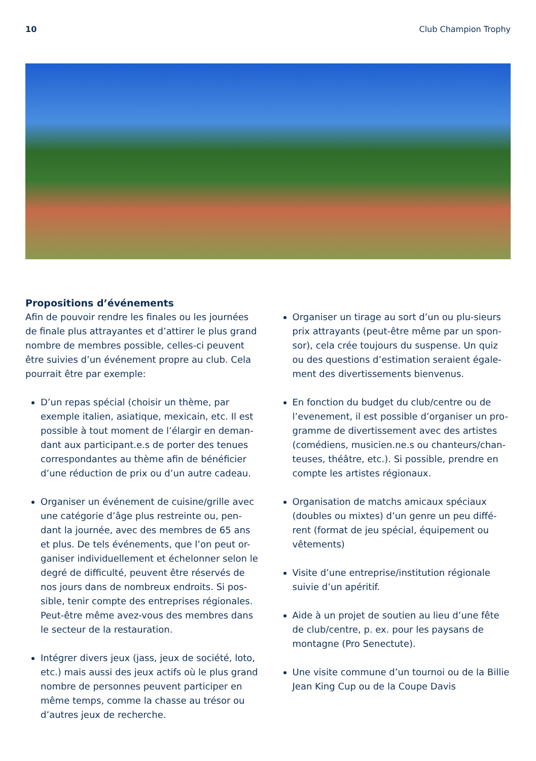10 Club Champion Trophy
Propositions d’événements
Afin de pouvoir rendre les finales ou les journées de finale plus attrayantes et d’attirer le plus grand nombre de membres possible, celles-ci peuvent être suivies d’un événement propre au club. Cela pourrait être par exemple:
D’un repas spécial (choisir un thème, par exemple italien, asiatique, mexicain, etc. Il est possible à tout moment de l’élargir en deman-dant aux participant.e.s de porter des tenues correspondantes au thème afin de bénéficier d’une réduction de prix ou d’un autre cadeau.
Organiser un événement de cuisine/grille avec une catégorie d’âge plus restreinte ou, pen-dant la journée, avec des membres de 65 ans et plus. De tels événements, que l’on peut or-ganiser individuellement et échelonner selon le degré de difficulté, peuvent être réservés de nos jours dans de nombreux endroits. Si pos-sible, tenir compte des entreprises régionales. Peut-être même avez-vous des membres dans le secteur de la restauration.
Intégrer divers jeux (jass, jeux de société, loto, etc.) mais aussi des jeux actifs où le plus grand nombre de personnes peuvent participer en même temps, comme la chasse au trésor ou d’autres jeux de recherche.
Organiser un tirage au sort d’un ou plu-sieurs prix attrayants (peut-être même par un spon-sor), cela crée toujours du suspense. Un quiz ou des questions d’estimation seraient égale-ment des divertissements bienvenus.
En fonction du budget du club/centre ou de l’evenement, il est possible d’organiser un pro-gramme de divertissement avec des artistes (comédiens, musicien.ne.s ou chanteurs/chan-teuses, théâtre, etc.). Si possible, prendre en compte les artistes régionaux.
Organisation de matchs amicaux spéciaux (doubles ou mixtes) d’un genre un peu diffé-rent (format de jeu spécial, équipement ou vêtements)
Visite d’une entreprise/institution régionale suivie d’un apéritif.
Aide à un projet de soutien au lieu d’une fête de club/centre, p. ex. pour les paysans de montagne (Pro Senectute).
Une visite commune d’un tournoi ou de la Billie Jean King Cup ou de la Coupe Davis